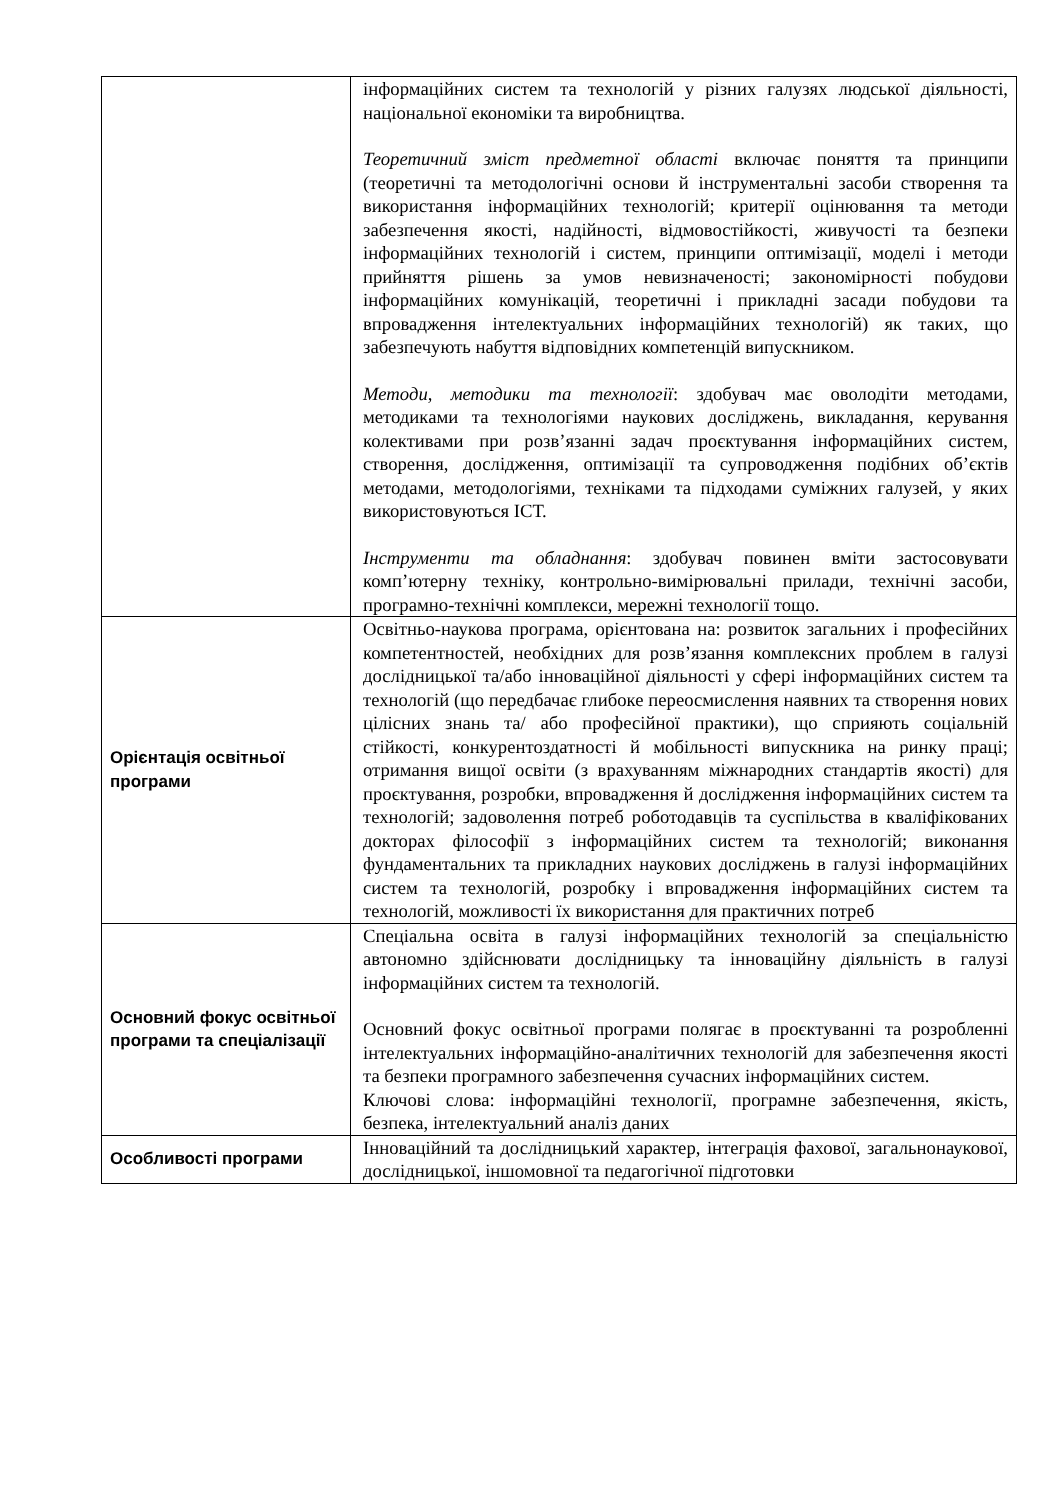| | інформаційних систем та технологій у різних галузях людської діяльності, національної економіки та виробництва. Теоретичний зміст предметної області включає поняття та принципи (теоретичні та методологічні основи й інструментальні засоби створення та використання інформаційних технологій; критерії оцінювання та методи забезпечення якості, надійності, відмовостійкості, живучості та безпеки інформаційних технологій і систем, принципи оптимізації, моделі і методи прийняття рішень за умов невизначеності; закономірності побудови інформаційних комунікацій, теоретичні і прикладні засади побудови та впровадження інтелектуальних інформаційних технологій) як таких, що забезпечують набуття відповідних компетенцій випускником. Методи, методики та технології : здобувач має оволодіти методами, методиками та технологіями наукових досліджень, викладання, керування колективами при розв’язанні задач проєктування інформаційних систем, створення, дослідження, оптимізації та супроводження подібних об’єктів методами, методологіями, техніками та підходами суміжних галузей, у яких використовуються ІСТ. Інструменти та обладнання : здобувач повинен вміти застосовувати комп’ютерну техніку, контрольно-вимірювальні прилади, технічні засоби, програмно-технічні комплекси, мережні технології тощо. |
| Орієнтація освітньої програми | Освітньо-наукова програма, орієнтована на: розвиток загальних і професійних компетентностей, необхідних для розв’язання комплексних проблем в галузі дослідницької та/або інноваційної діяльності у сфері інформаційних систем та технологій (що передбачає глибоке переосмислення наявних та створення нових цілісних знань та/ або професійної практики), що сприяють соціальній стійкості, конкурентоздатності й мобільності випускника на ринку праці; отримання вищої освіти (з врахуванням міжнародних стандартів якості) для проєктування, розробки, впровадження й дослідження інформаційних систем та технологій; задоволення потреб роботодавців та суспільства в кваліфікованих докторах філософії з інформаційних систем та технологій; виконання фундаментальних та прикладних наукових досліджень в галузі інформаційних систем та технологій, розробку і впровадження інформаційних систем та технологій, можливості їх використання для практичних потреб |
| Основний фокус освітньої програми та спеціалізації | Спеціальна освіта в галузі інформаційних технологій за спеціальністю автономно здійснювати дослідницьку та інноваційну діяльність в галузі інформаційних систем та технологій. Основний фокус освітньої програми полягає в проєктуванні та розробленні інтелектуальних інформаційно-аналітичних технологій для забезпечення якості та безпеки програмного забезпечення сучасних інформаційних систем. Ключові слова: інформаційні технології, програмне забезпечення, якість, безпека, інтелектуальний аналіз даних |
| Особливості програми | Інноваційний та дослідницький характер, інтеграція фахової, загальнонаукової, дослідницької, іншомовної та педагогічної підготовки |